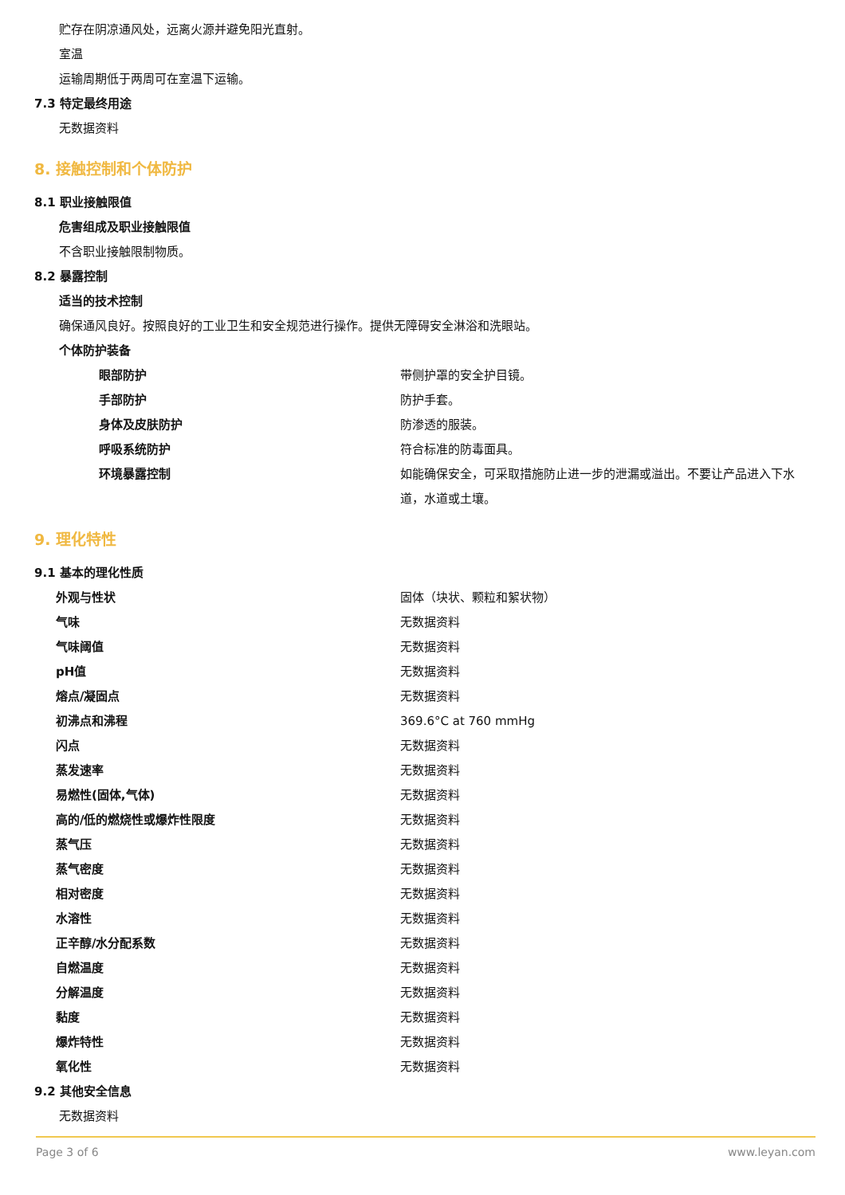贮存在阴凉通风处，远离火源并避免阳光直射。
室温
运输周期低于两周可在室温下运输。
7.3 特定最终用途
无数据资料
8. 接触控制和个体防护
8.1 职业接触限值
危害组成及职业接触限值
不含职业接触限制物质。
8.2 暴露控制
适当的技术控制
确保通风良好。按照良好的工业卫生和安全规范进行操作。提供无障碍安全淋浴和洗眼站。
个体防护装备
| 眼部防护 | 带侧护罩的安全护目镜。 |
| 手部防护 | 防护手套。 |
| 身体及皮肤防护 | 防渗透的服装。 |
| 呼吸系统防护 | 符合标准的防毒面具。 |
| 环境暴露控制 | 如能确保安全，可采取措施防止进一步的泄漏或溢出。不要让产品进入下水道，水道或土壤。 |
9. 理化特性
9.1 基本的理化性质
| 外观与性状 | 固体（块状、颗粒和絮状物） |
| 气味 | 无数据资料 |
| 气味阈值 | 无数据资料 |
| pH值 | 无数据资料 |
| 熔点/凝固点 | 无数据资料 |
| 初沸点和沸程 | 369.6°C at 760 mmHg |
| 闪点 | 无数据资料 |
| 蒸发速率 | 无数据资料 |
| 易燃性(固体,气体) | 无数据资料 |
| 高的/低的燃烧性或爆炸性限度 | 无数据资料 |
| 蒸气压 | 无数据资料 |
| 蒸气密度 | 无数据资料 |
| 相对密度 | 无数据资料 |
| 水溶性 | 无数据资料 |
| 正辛醇/水分配系数 | 无数据资料 |
| 自燃温度 | 无数据资料 |
| 分解温度 | 无数据资料 |
| 黏度 | 无数据资料 |
| 爆炸特性 | 无数据资料 |
| 氧化性 | 无数据资料 |
9.2 其他安全信息
无数据资料
Page 3 of 6 www.leyan.com